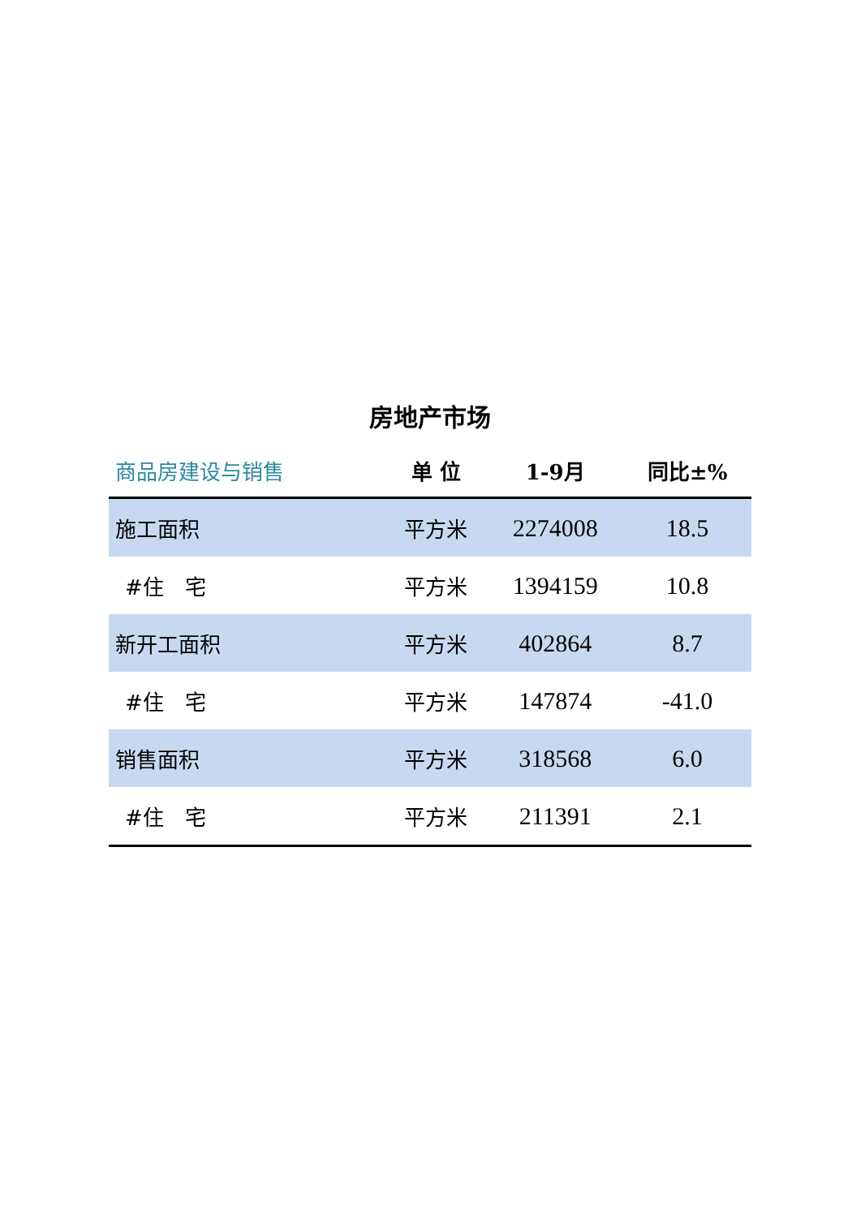房地产市场
| 商品房建设与销售 | 单 位 | 1-9月 | 同比±% |
| --- | --- | --- | --- |
| 施工面积 | 平方米 | 2274008 | 18.5 |
| #住 宅 | 平方米 | 1394159 | 10.8 |
| 新开工面积 | 平方米 | 402864 | 8.7 |
| #住 宅 | 平方米 | 147874 | -41.0 |
| 销售面积 | 平方米 | 318568 | 6.0 |
| #住 宅 | 平方米 | 211391 | 2.1 |